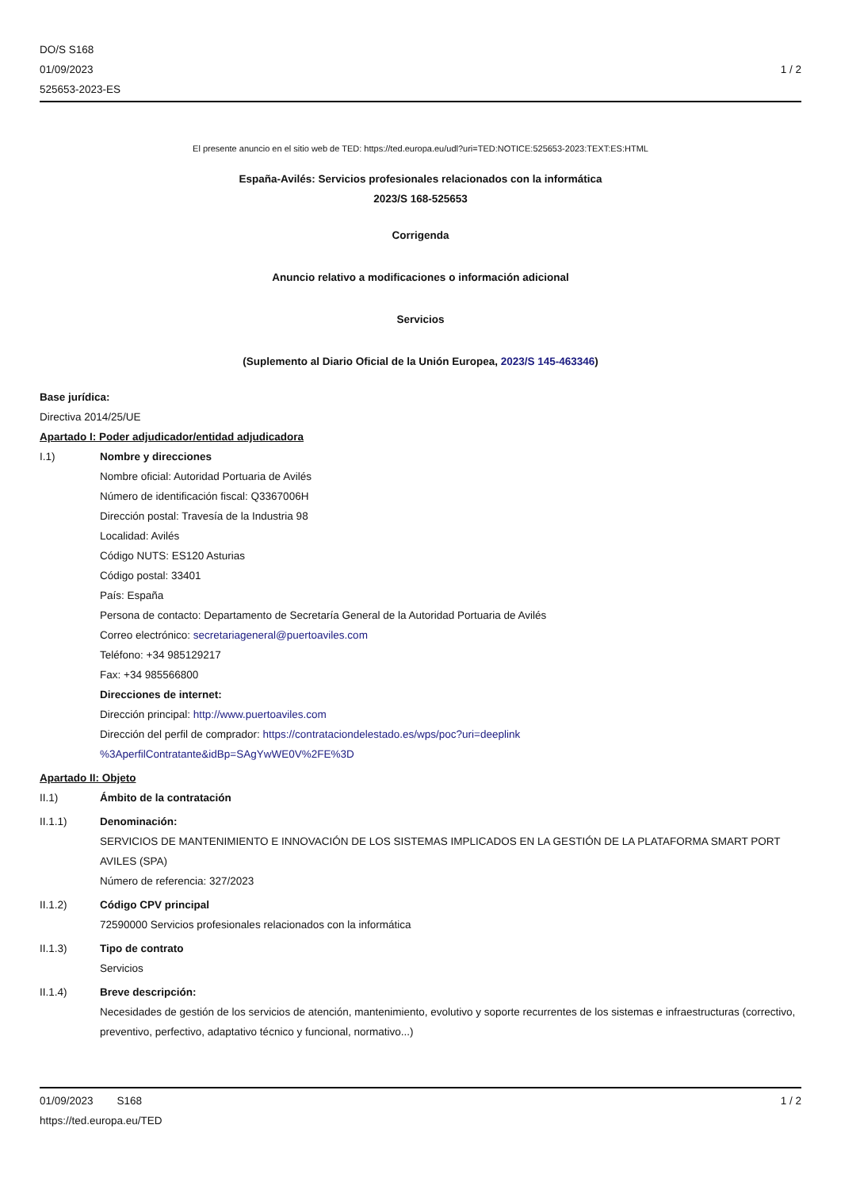DO/S S168
01/09/2023
525653-2023-ES
1 / 2
El presente anuncio en el sitio web de TED: https://ted.europa.eu/udl?uri=TED:NOTICE:525653-2023:TEXT:ES:HTML
España-Avilés: Servicios profesionales relacionados con la informática
2023/S 168-525653
Corrigenda
Anuncio relativo a modificaciones o información adicional
Servicios
(Suplemento al Diario Oficial de la Unión Europea, 2023/S 145-463346)
Base jurídica:
Directiva 2014/25/UE
Apartado I: Poder adjudicador/entidad adjudicadora
I.1) Nombre y direcciones
Nombre oficial: Autoridad Portuaria de Avilés
Número de identificación fiscal: Q3367006H
Dirección postal: Travesía de la Industria 98
Localidad: Avilés
Código NUTS: ES120 Asturias
Código postal: 33401
País: España
Persona de contacto: Departamento de Secretaría General de la Autoridad Portuaria de Avilés
Correo electrónico: secretariageneral@puertoaviles.com
Teléfono: +34 985129217
Fax: +34 985566800
Direcciones de internet:
Dirección principal: http://www.puertoaviles.com
Dirección del perfil de comprador: https://contrataciondelestado.es/wps/poc?uri=deeplink
%3AperfilContratante&idBp=SAgYwWE0V%2FE%3D
Apartado II: Objeto
II.1) Ámbito de la contratación
II.1.1) Denominación:
SERVICIOS DE MANTENIMIENTO E INNOVACIÓN DE LOS SISTEMAS IMPLICADOS EN LA GESTIÓN DE LA PLATAFORMA SMART PORT AVILES (SPA)
Número de referencia: 327/2023
II.1.2) Código CPV principal
72590000 Servicios profesionales relacionados con la informática
II.1.3) Tipo de contrato
Servicios
II.1.4) Breve descripción:
Necesidades de gestión de los servicios de atención, mantenimiento, evolutivo y soporte recurrentes de los sistemas e infraestructuras (correctivo, preventivo, perfectivo, adaptativo técnico y funcional, normativo...)
01/09/2023 S168 1 / 2
https://ted.europa.eu/TED